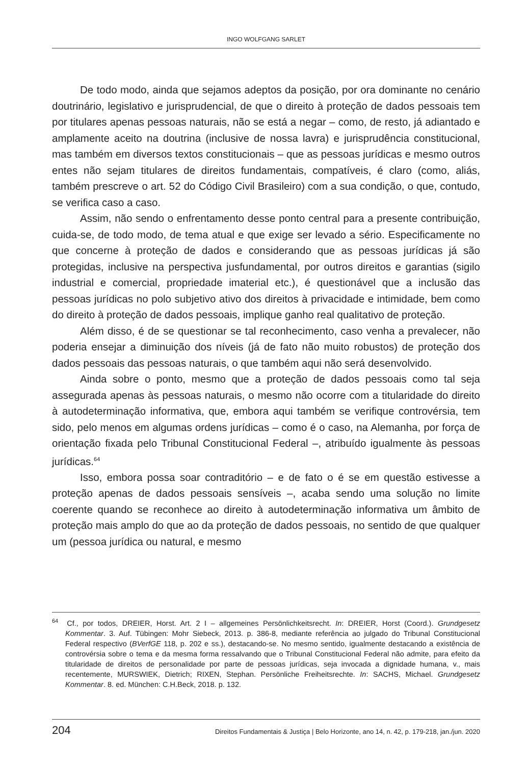INGO WOLFGANG SARLET
De todo modo, ainda que sejamos adeptos da posição, por ora dominante no cenário doutrinário, legislativo e jurisprudencial, de que o direito à proteção de dados pessoais tem por titulares apenas pessoas naturais, não se está a negar – como, de resto, já adiantado e amplamente aceito na doutrina (inclusive de nossa lavra) e jurisprudência constitucional, mas também em diversos textos constitucionais – que as pessoas jurídicas e mesmo outros entes não sejam titulares de direitos fundamentais, compatíveis, é claro (como, aliás, também prescreve o art. 52 do Código Civil Brasileiro) com a sua condição, o que, contudo, se verifica caso a caso.
Assim, não sendo o enfrentamento desse ponto central para a presente contribuição, cuida-se, de todo modo, de tema atual e que exige ser levado a sério. Especificamente no que concerne à proteção de dados e considerando que as pessoas jurídicas já são protegidas, inclusive na perspectiva jusfundamental, por outros direitos e garantias (sigilo industrial e comercial, propriedade imaterial etc.), é questionável que a inclusão das pessoas jurídicas no polo subjetivo ativo dos direitos à privacidade e intimidade, bem como do direito à proteção de dados pessoais, implique ganho real qualitativo de proteção.
Além disso, é de se questionar se tal reconhecimento, caso venha a prevalecer, não poderia ensejar a diminuição dos níveis (já de fato não muito robustos) de proteção dos dados pessoais das pessoas naturais, o que também aqui não será desenvolvido.
Ainda sobre o ponto, mesmo que a proteção de dados pessoais como tal seja assegurada apenas às pessoas naturais, o mesmo não ocorre com a titularidade do direito à autodeterminação informativa, que, embora aqui também se verifique controvérsia, tem sido, pelo menos em algumas ordens jurídicas – como é o caso, na Alemanha, por força de orientação fixada pelo Tribunal Constitucional Federal –, atribuído igualmente às pessoas jurídicas.<sup>64</sup>
Isso, embora possa soar contraditório – e de fato o é se em questão estivesse a proteção apenas de dados pessoais sensíveis –, acaba sendo uma solução no limite coerente quando se reconhece ao direito à autodeterminação informativa um âmbito de proteção mais amplo do que ao da proteção de dados pessoais, no sentido de que qualquer um (pessoa jurídica ou natural, e mesmo
<sup>64</sup> Cf., por todos, DREIER, Horst. Art. 2 I – allgemeines Persönlichkeitsrecht. In: DREIER, Horst (Coord.). Grundgesetz Kommentar. 3. Auf. Tübingen: Mohr Siebeck, 2013. p. 386-8, mediante referência ao julgado do Tribunal Constitucional Federal respectivo (BVerfGE 118, p. 202 e ss.), destacando-se. No mesmo sentido, igualmente destacando a existência de controvérsia sobre o tema e da mesma forma ressalvando que o Tribunal Constitucional Federal não admite, para efeito da titularidade de direitos de personalidade por parte de pessoas jurídicas, seja invocada a dignidade humana, v., mais recentemente, MURSWIEK, Dietrich; RIXEN, Stephan. Persönliche Freiheitsrechte. In: SACHS, Michael. Grundgesetz Kommentar. 8. ed. München: C.H.Beck, 2018. p. 132.
204 Direitos Fundamentais & Justiça | Belo Horizonte, ano 14, n. 42, p. 179-218, jan./jun. 2020